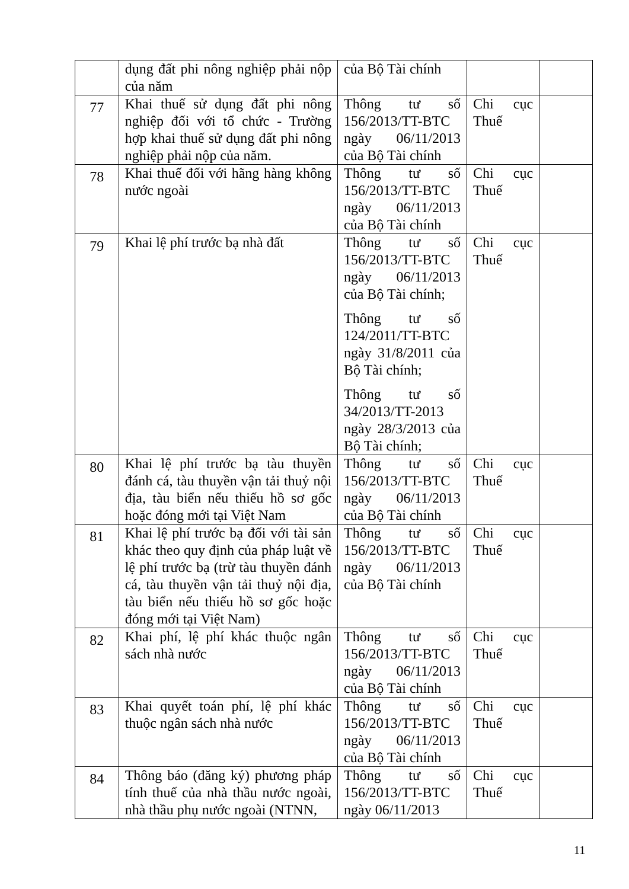| | dụng đất phi nông nghiệp phải nộp của năm | của Bộ Tài chính | | |
| 77 | Khai thuế sử dụng đất phi nông nghiệp đối với tổ chức - Trường hợp khai thuế sử dụng đất phi nông nghiệp phải nộp của năm. | Thông tư số 156/2013/TT-BTC ngày 06/11/2013 của Bộ Tài chính | Chi cục Thuế | |
| 78 | Khai thuế đối với hãng hàng không nước ngoài | Thông tư số 156/2013/TT-BTC ngày 06/11/2013 của Bộ Tài chính | Chi cục Thuế | |
| 79 | Khai lệ phí trước bạ nhà đất | Thông tư số 156/2013/TT-BTC ngày 06/11/2013 của Bộ Tài chính; Thông tư số 124/2011/TT-BTC ngày 31/8/2011 của Bộ Tài chính; Thông tư số 34/2013/TT-2013 ngày 28/3/2013 của Bộ Tài chính; | Chi cục Thuế | |
| 80 | Khai lệ phí trước bạ tàu thuyền đánh cá, tàu thuyền vận tải thuỷ nội địa, tàu biển nếu thiếu hồ sơ gốc hoặc đóng mới tại Việt Nam | Thông tư số 156/2013/TT-BTC ngày 06/11/2013 của Bộ Tài chính | Chi cục Thuế | |
| 81 | Khai lệ phí trước bạ đối với tài sản khác theo quy định của pháp luật về lệ phí trước bạ (trừ tàu thuyền đánh cá, tàu thuyền vận tải thuỷ nội địa, tàu biển nếu thiếu hồ sơ gốc hoặc đóng mới tại Việt Nam) | Thông tư số 156/2013/TT-BTC ngày 06/11/2013 của Bộ Tài chính | Chi cục Thuế | |
| 82 | Khai phí, lệ phí khác thuộc ngân sách nhà nước | Thông tư số 156/2013/TT-BTC ngày 06/11/2013 của Bộ Tài chính | Chi cục Thuế | |
| 83 | Khai quyết toán phí, lệ phí khác thuộc ngân sách nhà nước | Thông tư số 156/2013/TT-BTC ngày 06/11/2013 của Bộ Tài chính | Chi cục Thuế | |
| 84 | Thông báo (đăng ký) phương pháp tính thuế của nhà thầu nước ngoài, nhà thầu phụ nước ngoài (NTNN, | Thông tư số 156/2013/TT-BTC ngày 06/11/2013 | Chi cục Thuế | |
11